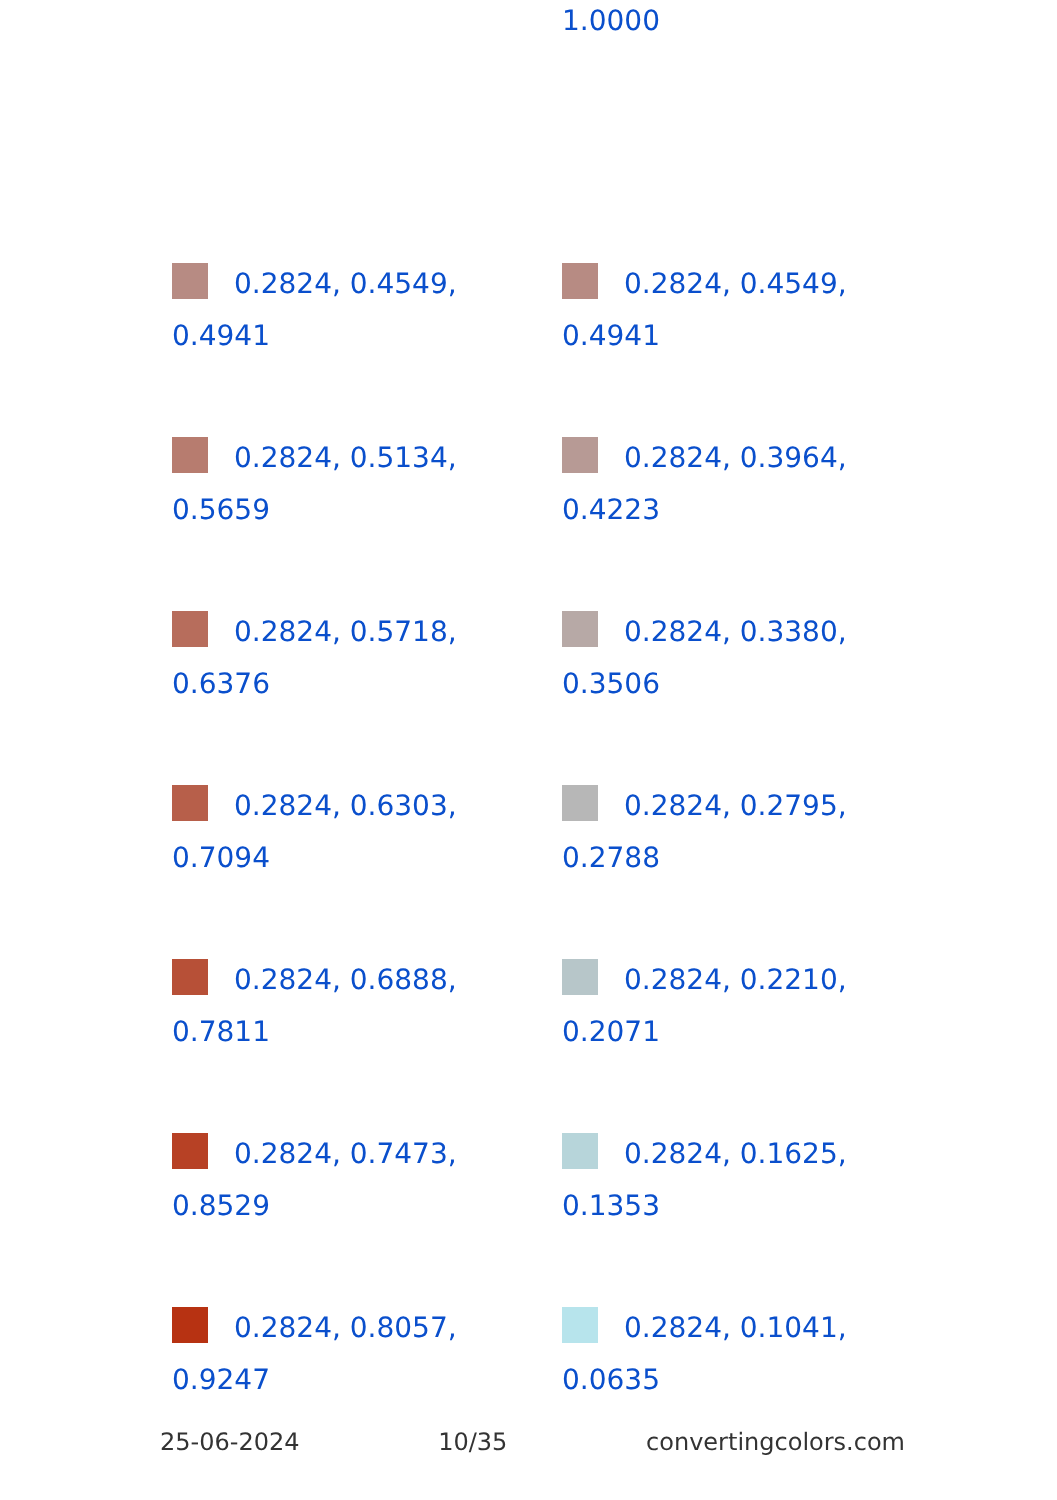1.0000
0.2824, 0.4549, 0.4941
0.2824, 0.4549, 0.4941
0.2824, 0.5134, 0.5659
0.2824, 0.3964, 0.4223
0.2824, 0.5718, 0.6376
0.2824, 0.3380, 0.3506
0.2824, 0.6303, 0.7094
0.2824, 0.2795, 0.2788
0.2824, 0.6888, 0.7811
0.2824, 0.2210, 0.2071
0.2824, 0.7473, 0.8529
0.2824, 0.1625, 0.1353
0.2824, 0.8057, 0.9247
0.2824, 0.1041, 0.0635
25-06-2024 10/35 convertingcolors.com